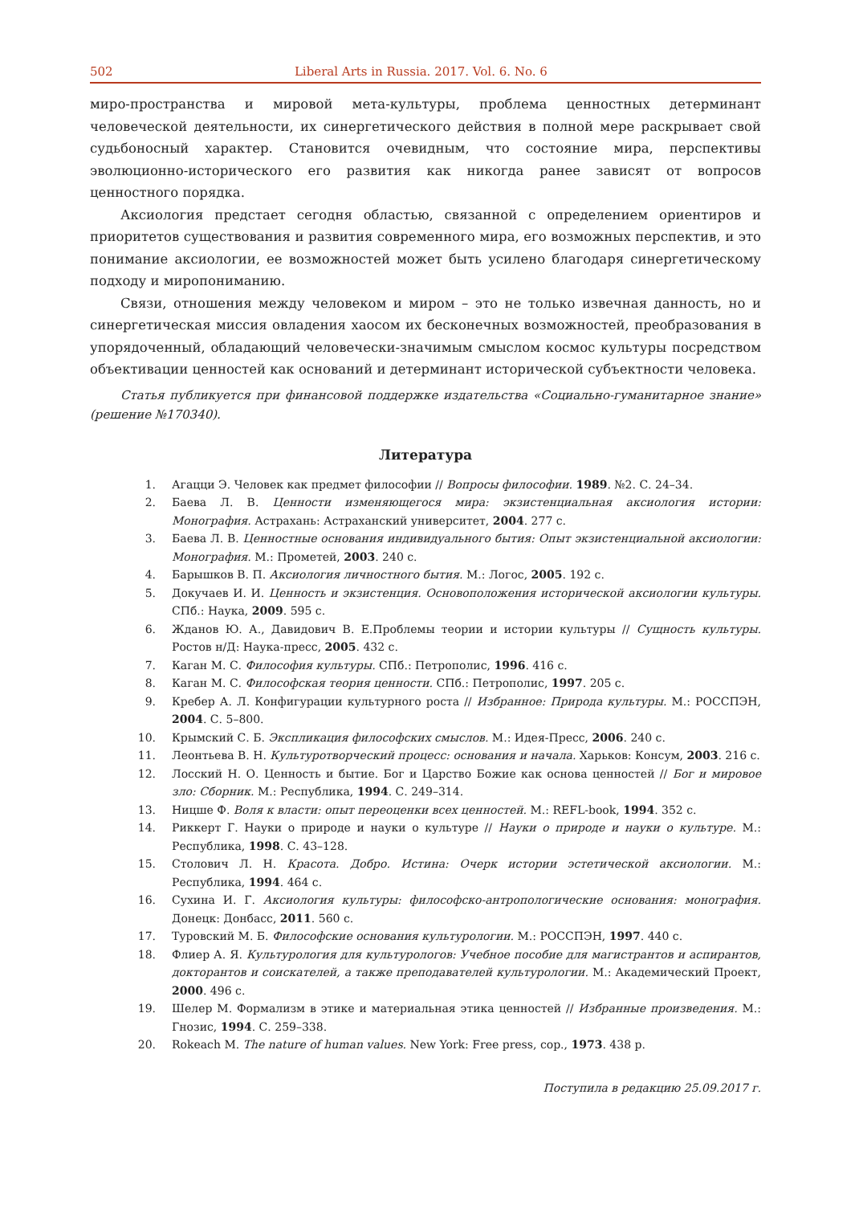502 Liberal Arts in Russia. 2017. Vol. 6. No. 6
миро-пространства и мировой мета-культуры, проблема ценностных детерминант человеческой деятельности, их синергетического действия в полной мере раскрывает свой судьбоносный характер. Становится очевидным, что состояние мира, перспективы эволюционно-исторического его развития как никогда ранее зависят от вопросов ценностного порядка.
Аксиология предстает сегодня областью, связанной с определением ориентиров и приоритетов существования и развития современного мира, его возможных перспектив, и это понимание аксиологии, ее возможностей может быть усилено благодаря синергетическому подходу и миропониманию.
Связи, отношения между человеком и миром – это не только извечная данность, но и синергетическая миссия овладения хаосом их бесконечных возможностей, преобразования в упорядоченный, обладающий человечески-значимым смыслом космос культуры посредством объективации ценностей как оснований и детерминант исторической субъектности человека.
Статья публикуется при финансовой поддержке издательства «Социально-гуманитарное знание» (решение №170340).
Литература
1. Агацци Э. Человек как предмет философии // Вопросы философии. 1989. №2. С. 24–34.
2. Баева Л. В. Ценности изменяющегося мира: экзистенциальная аксиология истории: Монография. Астрахань: Астраханский университет, 2004. 277 с.
3. Баева Л. В. Ценностные основания индивидуального бытия: Опыт экзистенциальной аксиологии: Монография. М.: Прометей, 2003. 240 с.
4. Барышков В. П. Аксиология личностного бытия. М.: Логос, 2005. 192 с.
5. Докучаев И. И. Ценность и экзистенция. Основоположения исторической аксиологии культуры. СПб.: Наука, 2009. 595 с.
6. Жданов Ю. А., Давидович В. Е.Проблемы теории и истории культуры // Сущность культуры. Ростов н/Д: Наука-пресс, 2005. 432 с.
7. Каган М. С. Философия культуры. СПб.: Петрополис, 1996. 416 с.
8. Каган М. С. Философская теория ценности. СПб.: Петрополис, 1997. 205 с.
9. Кребер А. Л. Конфигурации культурного роста // Избранное: Природа культуры. М.: РОССПЭН, 2004. С. 5–800.
10. Крымский С. Б. Экспликация философских смыслов. М.: Идея-Пресс, 2006. 240 с.
11. Леонтьева В. Н. Культуротворческий процесс: основания и начала. Харьков: Консум, 2003. 216 с.
12. Лосский Н. О. Ценность и бытие. Бог и Царство Божие как основа ценностей // Бог и мировое зло: Сборник. М.: Республика, 1994. С. 249–314.
13. Ницше Ф. Воля к власти: опыт переоценки всех ценностей. М.: REFL-book, 1994. 352 с.
14. Риккерт Г. Науки о природе и науки о культуре // Науки о природе и науки о культуре. М.: Республика, 1998. С. 43–128.
15. Столович Л. Н. Красота. Добро. Истина: Очерк истории эстетической аксиологии. М.: Республика, 1994. 464 с.
16. Сухина И. Г. Аксиология культуры: философско-антропологические основания: монография. Донецк: Донбасс, 2011. 560 с.
17. Туровский М. Б. Философские основания культурологии. М.: РОССПЭН, 1997. 440 с.
18. Флиер А. Я. Культурология для культурологов: Учебное пособие для магистрантов и аспирантов, докторантов и соискателей, а также преподавателей культурологии. М.: Академический Проект, 2000. 496 с.
19. Шелер М. Формализм в этике и материальная этика ценностей // Избранные произведения. М.: Гнозис, 1994. С. 259–338.
20. Rokeach M. The nature of human values. New York: Free press, cop., 1973. 438 p.
Поступила в редакцию 25.09.2017 г.